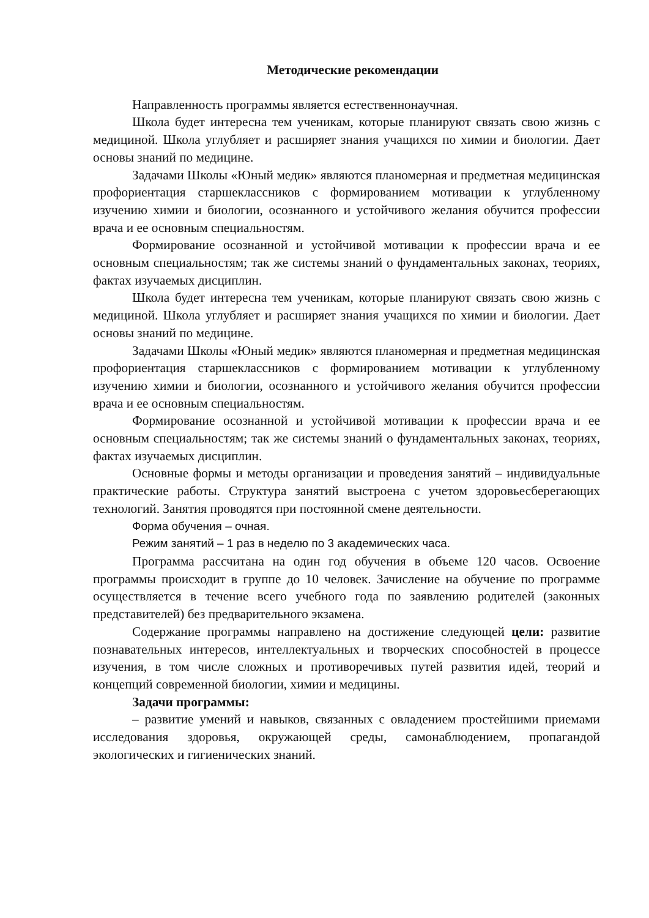Методические рекомендации
Направленность программы является естественнонаучная.
Школа будет интересна тем ученикам, которые планируют связать свою жизнь с медициной. Школа углубляет и расширяет знания учащихся по химии и биологии. Дает основы знаний по медицине.
Задачами Школы «Юный медик» являются планомерная и предметная медицинская профориентация старшеклассников с формированием мотивации к углубленному изучению химии и биологии, осознанного и устойчивого желания обучится профессии врача и ее основным специальностям.
Формирование осознанной и устойчивой мотивации к профессии врача и ее основным специальностям; так же системы знаний о фундаментальных законах, теориях, фактах изучаемых дисциплин.
Школа будет интересна тем ученикам, которые планируют связать свою жизнь с медициной. Школа углубляет и расширяет знания учащихся по химии и биологии. Дает основы знаний по медицине.
Задачами Школы «Юный медик» являются планомерная и предметная медицинская профориентация старшеклассников с формированием мотивации к углубленному изучению химии и биологии, осознанного и устойчивого желания обучится профессии врача и ее основным специальностям.
Формирование осознанной и устойчивой мотивации к профессии врача и ее основным специальностям; так же системы знаний о фундаментальных законах, теориях, фактах изучаемых дисциплин.
Основные формы и методы организации и проведения занятий – индивидуальные практические работы. Структура занятий выстроена с учетом здоровьесберегающих технологий. Занятия проводятся при постоянной смене деятельности.
Форма обучения – очная.
Режим занятий – 1 раз в неделю по 3 академических часа.
Программа рассчитана на один год обучения в объеме 120 часов. Освоение программы происходит в группе до 10 человек. Зачисление на обучение по программе осуществляется в течение всего учебного года по заявлению родителей (законных представителей) без предварительного экзамена.
Содержание программы направлено на достижение следующей цели: развитие познавательных интересов, интеллектуальных и творческих способностей в процессе изучения, в том числе сложных и противоречивых путей развития идей, теорий и концепций современной биологии, химии и медицины.
Задачи программы:
– развитие умений и навыков, связанных с овладением простейшими приемами исследования здоровья, окружающей среды, самонаблюдением, пропагандой экологических и гигиенических знаний.